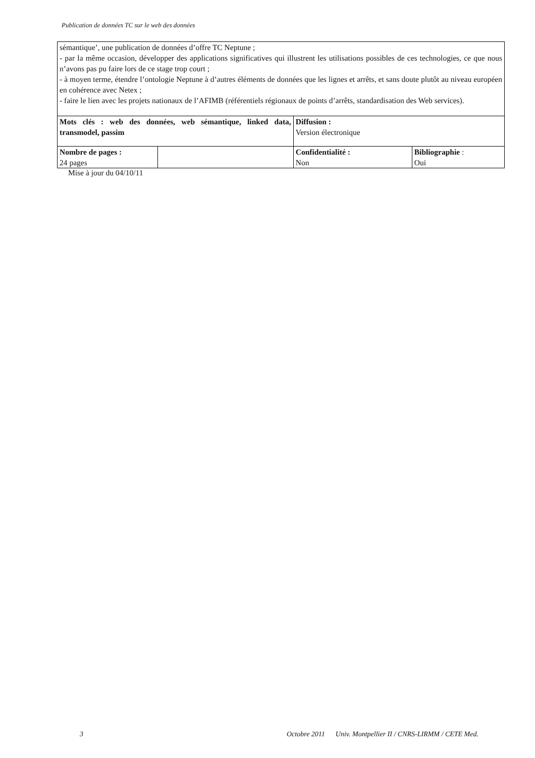Publication de données TC sur le web des données
| sémantique’, une publication de données d’offre TC Neptune ; - par la même occasion, développer des applications significatives qui illustrent les utilisations possibles de ces technologies, ce que nous n’avons pas pu faire lors de ce stage trop court ; - à moyen terme, étendre l’ontologie Neptune à d’autres éléments de données que les lignes et arrêts, et sans doute plutôt au niveau européen en cohérence avec Netex ; - faire le lien avec les projets nationaux de l’AFIMB (référentiels régionaux de points d’arrêts, standardisation des Web services). | | | |
| Mots clés : web des données, web sémantique, linked data, transmodel, passim | | Diffusion : Version électronique | |
| Nombre de pages : 24 pages | | Confidentialité : Non | Bibliographie : Oui |
Mise à jour du 04/10/11
3 Octobre 2011 Univ. Montpellier II / CNRS-LIRMM / CETE Med.